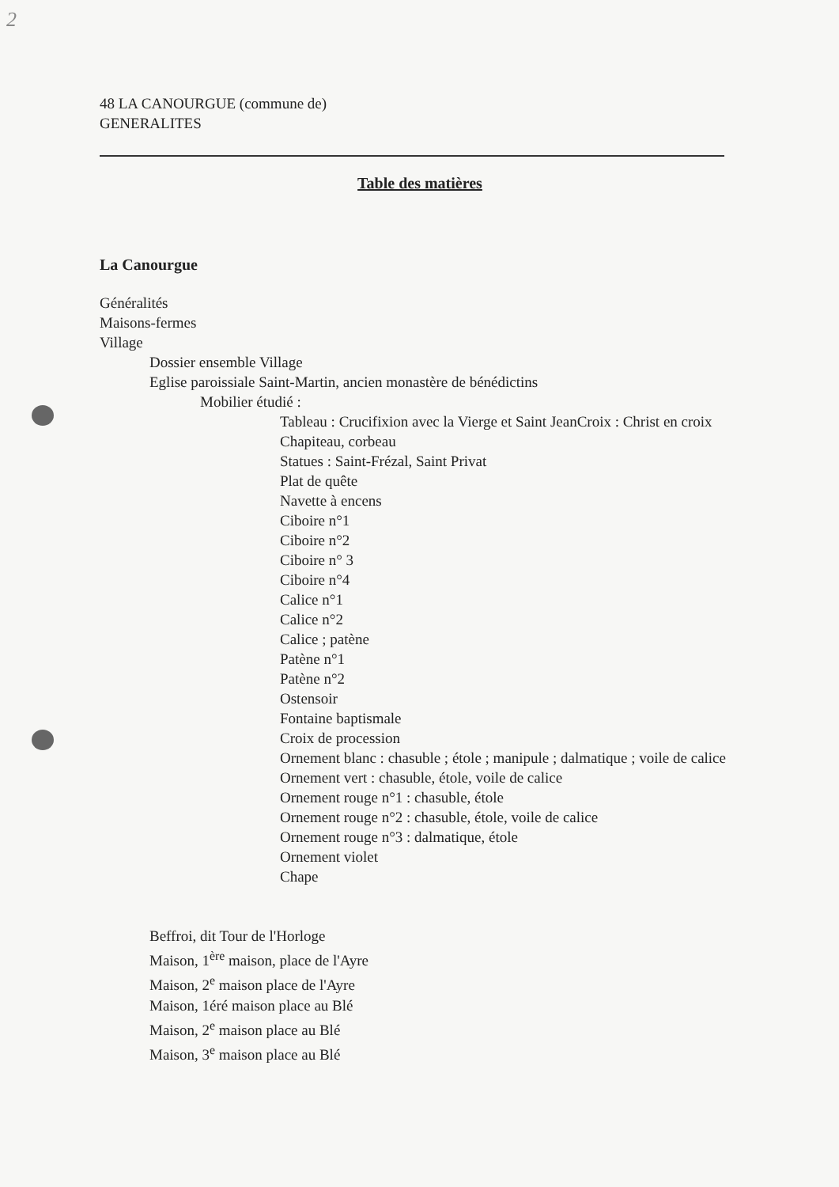2
48 LA CANOURGUE (commune de)
GENERALITES
Table des matières
La Canourgue
Généralités
Maisons-fermes
Village
Dossier ensemble Village
Eglise paroissiale Saint-Martin, ancien monastère de bénédictins
Mobilier étudié :
Tableau : Crucifixion avec la Vierge et Saint JeanCroix : Christ en croix
Chapiteau, corbeau
Statues : Saint-Frézal, Saint Privat
Plat de quête
Navette à encens
Ciboire n°1
Ciboire n°2
Ciboire n° 3
Ciboire n°4
Calice n°1
Calice n°2
Calice ; patène
Patène n°1
Patène n°2
Ostensoir
Fontaine baptismale
Croix de procession
Ornement blanc : chasuble ; étole ; manipule ; dalmatique ; voile de calice
Ornement vert : chasuble, étole, voile de calice
Ornement rouge n°1 : chasuble, étole
Ornement rouge n°2 : chasuble, étole, voile de calice
Ornement rouge n°3 : dalmatique, étole
Ornement violet
Chape
Beffroi, dit Tour de l'Horloge
Maison, 1<sup>ère</sup> maison, place de l'Ayre
Maison, 2<sup>e</sup> maison place de l'Ayre
Maison, 1éré maison place au Blé
Maison, 2<sup>e</sup> maison place au Blé
Maison, 3<sup>e</sup> maison place au Blé